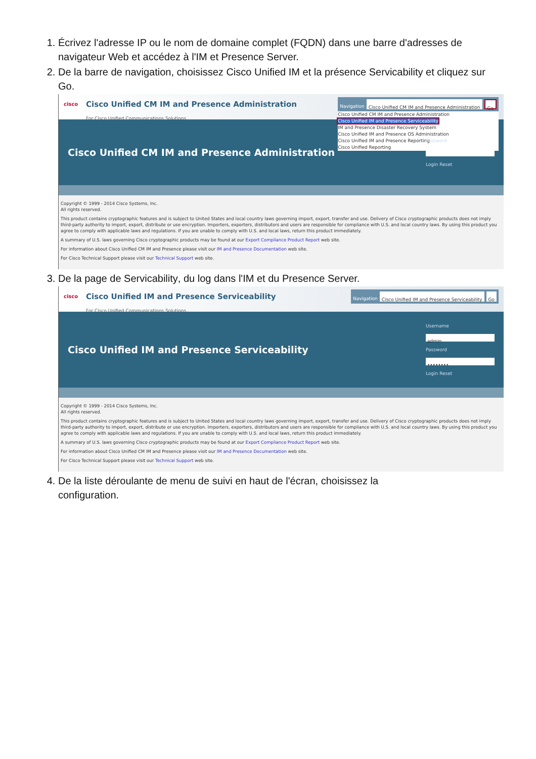1. Écrivez l'adresse IP ou le nom de domaine complet (FQDN) dans une barre d'adresses de navigateur Web et accédez à l'IM et Presence Server.
2. De la barre de navigation, choisissez Cisco Unified IM et la présence Servicability et cliquez sur
Go.
cisco
Cisco Unified CM IM and Presence Administration
For Cisco Unified Communications Solutions
Navigation Cisco Unified CM IM and Presence Administration Go
Cisco Unified CM IM and Presence Administration
Cisco Unified IM and Presence Serviceability
IM and Presence Disaster Recovery System
Cisco Unified IM and Presence OS Administration
Cisco Unified IM and Presence Reporting
Cisco Unified Reporting
Cisco Unified CM IM and Presence Administration
Password
Login Reset
Copyright © 1999 - 2014 Cisco Systems, Inc.
All rights reserved.
This product contains cryptographic features and is subject to United States and local country laws governing import, export, transfer and use. Delivery of Cisco cryptographic products does not imply third-party authority to import, export, distribute or use encryption. Importers, exporters, distributors and users are responsible for compliance with U.S. and local country laws. By using this product you agree to comply with applicable laws and regulations. If you are unable to comply with U.S. and local laws, return this product immediately.
A summary of U.S. laws governing Cisco cryptographic products may be found at our Export Compliance Product Report web site.
For information about Cisco Unified CM IM and Presence please visit our IM and Presence Documentation web site.
For Cisco Technical Support please visit our Technical Support web site.
3. De la page de Servicability, du log dans l'IM et du Presence Server.
cisco
Cisco Unified IM and Presence Serviceability
For Cisco Unified Communications Solutions
Navigation Cisco Unified IM and Presence Serviceability Go
Cisco Unified IM and Presence Serviceability
Username
admin
Password
••••••••
Login Reset
Copyright © 1999 - 2014 Cisco Systems, Inc.
All rights reserved.
This product contains cryptographic features and is subject to United States and local country laws governing import, export, transfer and use. Delivery of Cisco cryptographic products does not imply third-party authority to import, export, distribute or use encryption. Importers, exporters, distributors and users are responsible for compliance with U.S. and local country laws. By using this product you agree to comply with applicable laws and regulations. If you are unable to comply with U.S. and local laws, return this product immediately.
A summary of U.S. laws governing Cisco cryptographic products may be found at our Export Compliance Product Report web site.
For information about Cisco Unified CM IM and Presence please visit our IM and Presence Documentation web site.
For Cisco Technical Support please visit our Technical Support web site.
4. De la liste déroulante de menu de suivi en haut de l'écran, choisissez la
configuration.